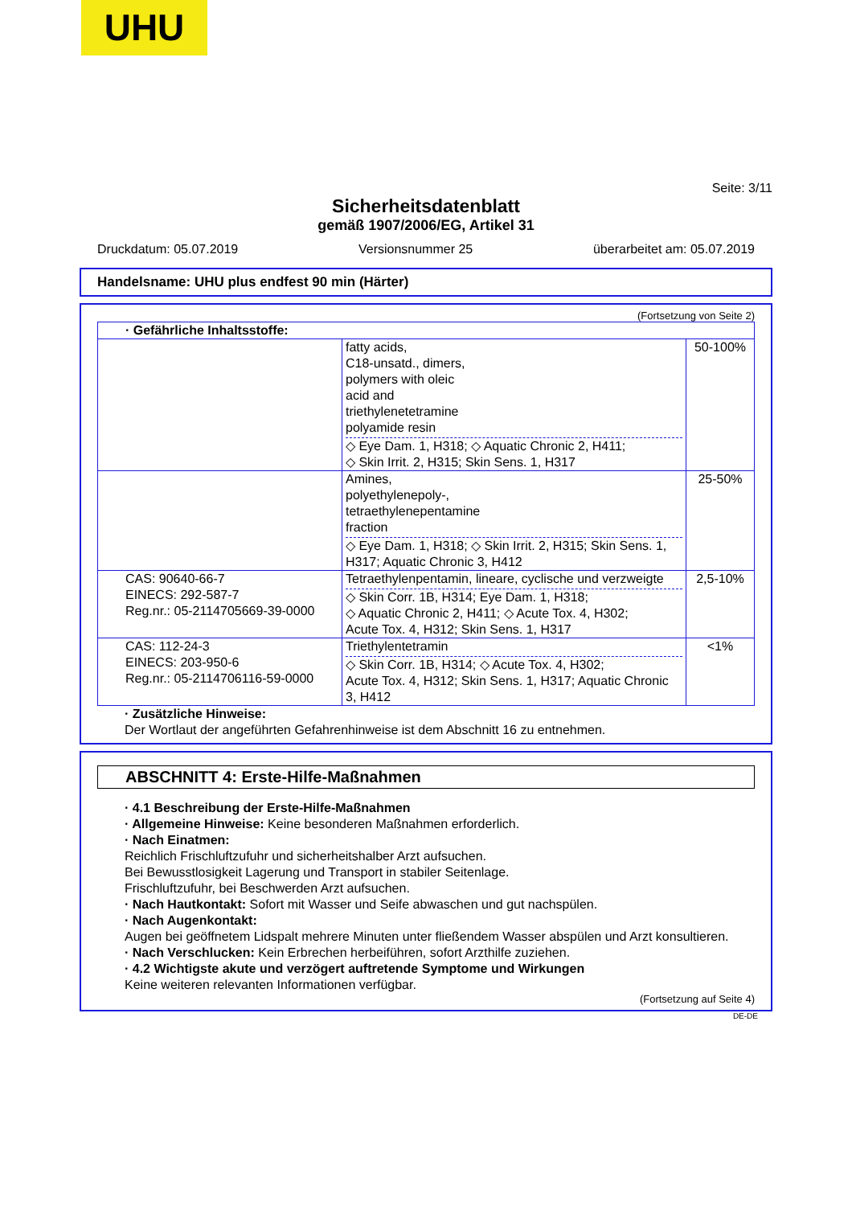UHU
Seite: 3/11
Sicherheitsdatenblatt
gemäß 1907/2006/EG, Artikel 31
Druckdatum: 05.07.2019 Versionsnummer 25 überarbeitet am: 05.07.2019
Handelsname: UHU plus endfest 90 min (Härter)
(Fortsetzung von Seite 2)
| · Gefährliche Inhaltsstoffe: | | |
| | fatty acids, C18-unsatd., dimers, polymers with oleic acid and triethylenetetramine polyamide resin ◇ Eye Dam. 1, H318; ◇ Aquatic Chronic 2, H411; ◇ Skin Irrit. 2, H315; Skin Sens. 1, H317 | 50-100% |
| | Amines, polyethylenepoly-, tetraethylenepentamine fraction ◇ Eye Dam. 1, H318; ◇ Skin Irrit. 2, H315; Skin Sens. 1, H317; Aquatic Chronic 3, H412 | 25-50% |
| CAS: 90640-66-7 EINECS: 292-587-7 Reg.nr.: 05-2114705669-39-0000 | Tetraethylenpentamin, lineare, cyclische und verzweigte ◇ Skin Corr. 1B, H314; Eye Dam. 1, H318; ◇ Aquatic Chronic 2, H411; ◇ Acute Tox. 4, H302; Acute Tox. 4, H312; Skin Sens. 1, H317 | 2,5-10% |
| CAS: 112-24-3 EINECS: 203-950-6 Reg.nr.: 05-2114706116-59-0000 | Triethylentetramin ◇ Skin Corr. 1B, H314; ◇ Acute Tox. 4, H302; Acute Tox. 4, H312; Skin Sens. 1, H317; Aquatic Chronic 3, H412 | <1% |
· Zusätzliche Hinweise:
Der Wortlaut der angeführten Gefahrenhinweise ist dem Abschnitt 16 zu entnehmen.
ABSCHNITT 4: Erste-Hilfe-Maßnahmen
· 4.1 Beschreibung der Erste-Hilfe-Maßnahmen
· Allgemeine Hinweise: Keine besonderen Maßnahmen erforderlich.
· Nach Einatmen:
Reichlich Frischluftzufuhr und sicherheitshalber Arzt aufsuchen.
Bei Bewusstlosigkeit Lagerung und Transport in stabiler Seitenlage.
Frischluftzufuhr, bei Beschwerden Arzt aufsuchen.
· Nach Hautkontakt: Sofort mit Wasser und Seife abwaschen und gut nachspülen.
· Nach Augenkontakt:
Augen bei geöffnetem Lidspalt mehrere Minuten unter fließendem Wasser abspülen und Arzt konsultieren.
· Nach Verschlucken: Kein Erbrechen herbeiführen, sofort Arzthilfe zuziehen.
· 4.2 Wichtigste akute und verzögert auftretende Symptome und Wirkungen
Keine weiteren relevanten Informationen verfügbar.
(Fortsetzung auf Seite 4)
DE-DE